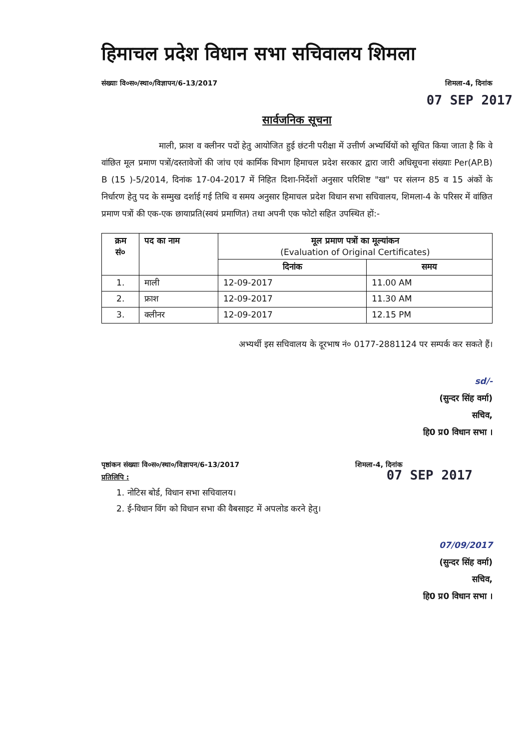हिमाचल प्रदेश विधान सभा सचिवालय शिमला
संख्याः वि०स०/स्था०/विज्ञापन/6-13/2017 शिमला-4, दिनांक
07 SEP 2017
सार्वजनिक सूचना
माली, फ्राश व क्लीनर पदों हेतु आयोजित हुई छंटनी परीक्षा में उत्तीर्ण अभ्यर्थियों को सूचित किया जाता है कि वे वांछित मूल प्रमाण पत्रों/दस्तावेजों की जांच एवं कार्मिक विभाग हिमाचल प्रदेश सरकार द्वारा जारी अधिसूचना संख्याः Per(AP.B) B (15 )-5/2014, दिनांक 17-04-2017 में निहित दिशा-निर्देशों अनुसार परिशिष्ट "ख" पर संलग्न 85 व 15 अंकों के निर्धारण हेतु पद के सम्मुख दर्शाई गई तिथि व समय अनुसार हिमाचल प्रदेश विधान सभा सचिवालय, शिमला-4 के परिसर में वांछित प्रमाण पत्रों की एक-एक छायाप्रति(स्वयं प्रमाणित) तथा अपनी एक फोटो सहित उपस्थित हों:-
| क्रम सं० | पद का नाम | मूल प्रमाण पत्रों का मूल्यांकन (Evaluation of Original Certificates) | |
| --- | --- | --- | --- |
| | | दिनांक | समय |
| 1. | माली | 12-09-2017 | 11.00 AM |
| 2. | फ्राश | 12-09-2017 | 11.30 AM |
| 3. | क्लीनर | 12-09-2017 | 12.15 PM |
अभ्यर्थी इस सचिवालय के दूरभाष नं० 0177-2881124 पर सम्पर्क कर सकते हैं।
sd/-
(सुन्दर सिंह वर्मा)
सचिव,
हि0 प्र0 विधान सभा ।
पृष्ठांकन संख्याः वि०स०/स्था०/विज्ञापन/6-13/2017 शिमला-4, दिनांक
प्रतिलिपि :
07 SEP 2017
1. नोटिस बोर्ड, विधान सभा सचिवालय।
2. ई-विधान विंग को विधान सभा की वैबसाइट में अपलोड करने हेतु।
07/09/2017
(सुन्दर सिंह वर्मा)
सचिव,
हि0 प्र0 विधान सभा ।